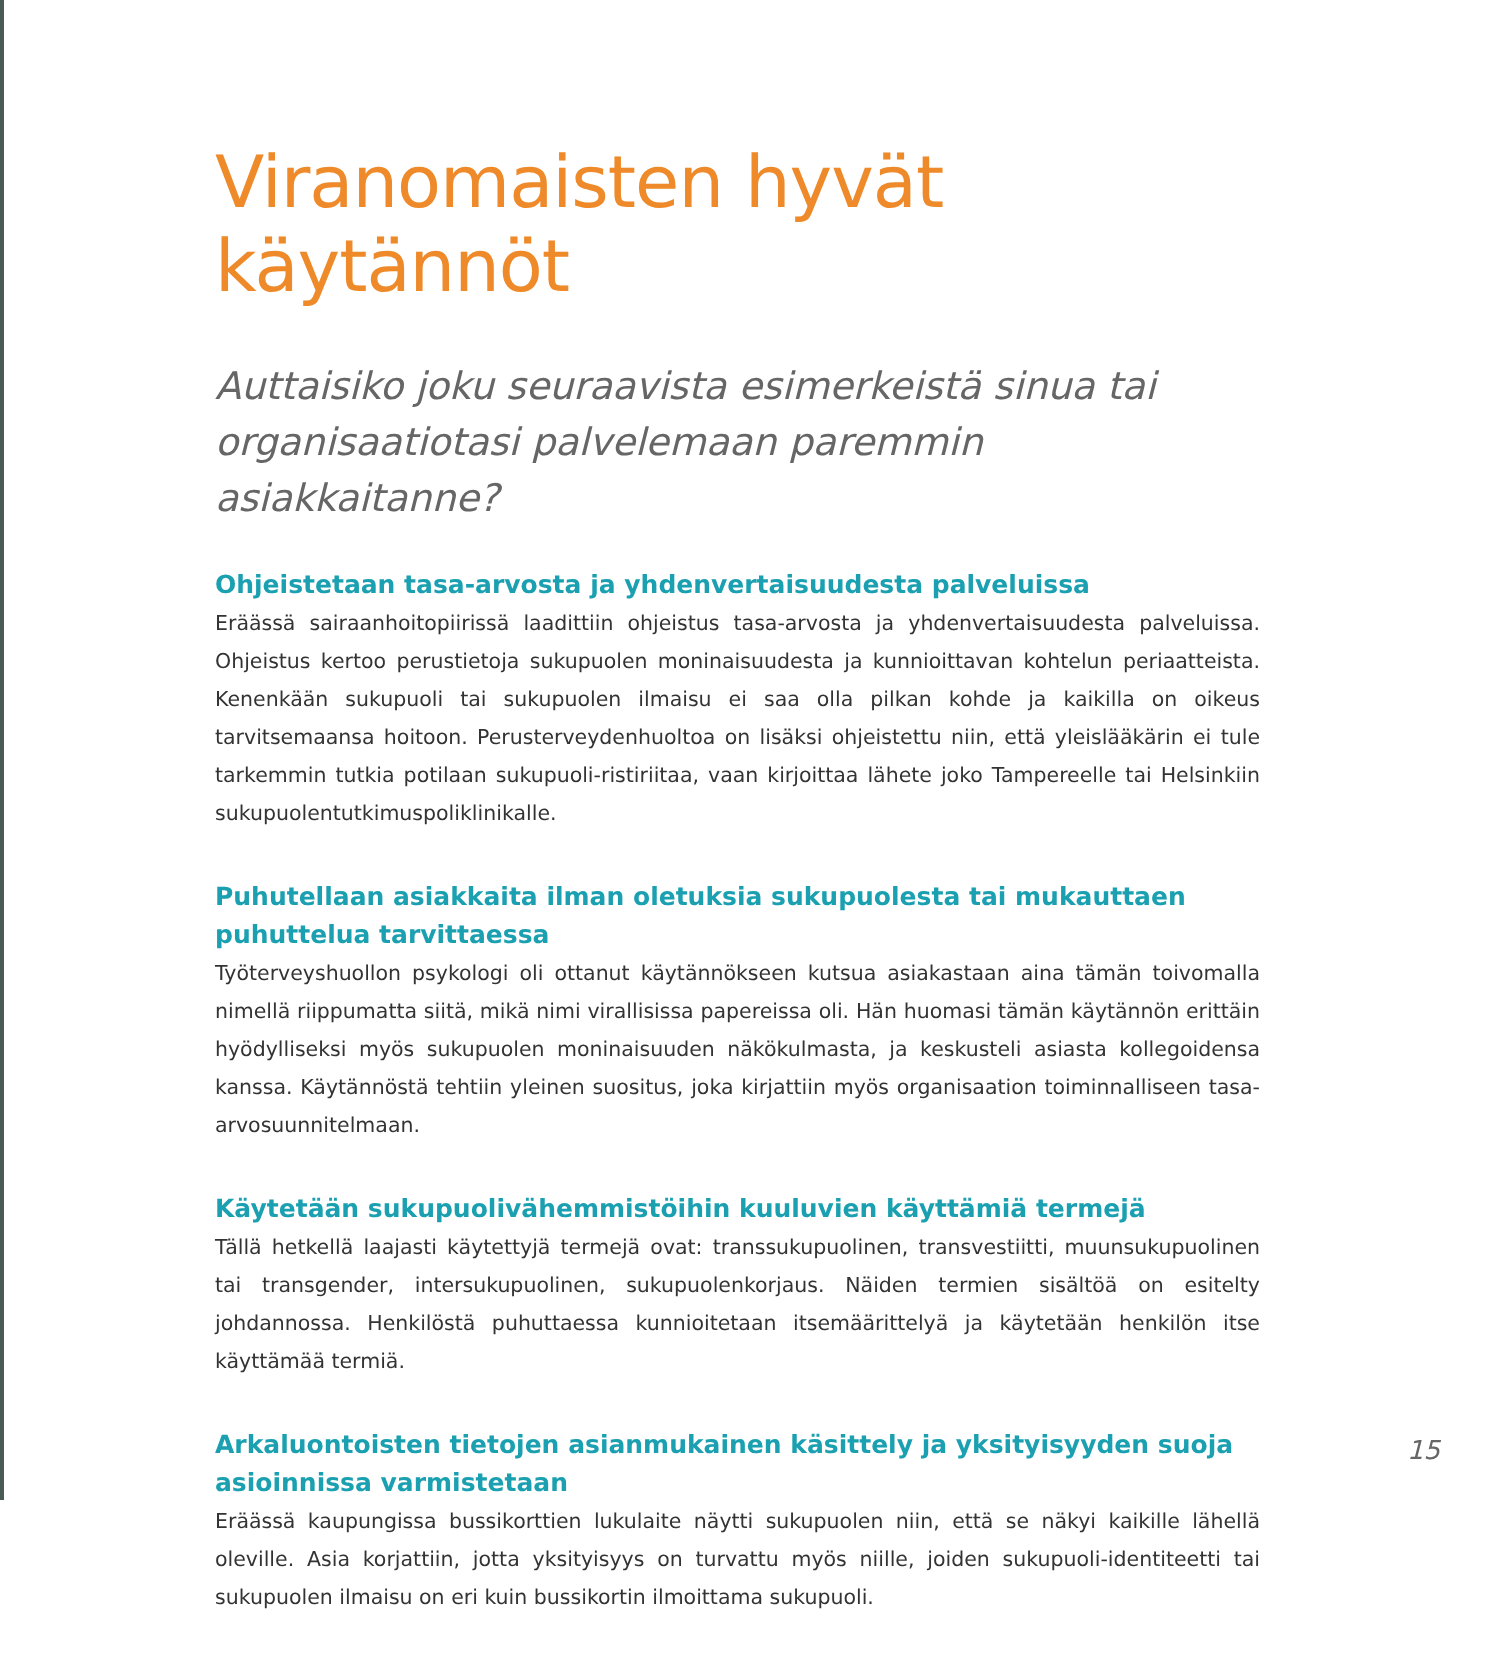Viranomaisten hyvät käytännöt
Auttaisiko joku seuraavista esimerkeistä sinua tai organisaatiotasi palvelemaan paremmin asiakkaitanne?
Ohjeistetaan tasa-arvosta ja yhdenvertaisuudesta palveluissa
Eräässä sairaanhoitopiirissä laadittiin ohjeistus tasa-arvosta ja yhdenvertaisuudesta palveluissa. Ohjeistus kertoo perustietoja sukupuolen moninaisuudesta ja kunnioittavan kohtelun periaatteista. Kenenkään sukupuoli tai sukupuolen ilmaisu ei saa olla pilkan kohde ja kaikilla on oikeus tarvitsemaansa hoitoon. Perusterveydenhuoltoa on lisäksi ohjeistettu niin, että yleislääkärin ei tule tarkemmin tutkia potilaan sukupuoli-ristiriitaa, vaan kirjoittaa lähete joko Tampereelle tai Helsinkiin sukupuolentutkimuspoliklinikalle.
Puhutellaan asiakkaita ilman oletuksia sukupuolesta tai mukauttaen puhuttelua tarvittaessa
Työterveyshuollon psykologi oli ottanut käytännökseen kutsua asiakastaan aina tämän toivomalla nimellä riippumatta siitä, mikä nimi virallisissa papereissa oli. Hän huomasi tämän käytännön erittäin hyödylliseksi myös sukupuolen moninaisuuden näkökulmasta, ja keskusteli asiasta kollegoidensa kanssa. Käytännöstä tehtiin yleinen suositus, joka kirjattiin myös organisaation toiminnalliseen tasa-arvosuunnitelmaan.
Käytetään sukupuolivähemmistöihin kuuluvien käyttämiä termejä
Tällä hetkellä laajasti käytettyjä termejä ovat: transsukupuolinen, transvestiitti, muunsukupuolinen tai transgender, intersukupuolinen, sukupuolenkorjaus. Näiden termien sisältöä on esitelty johdannossa. Henkilöstä puhuttaessa kunnioitetaan itsemäärittelyä ja käytetään henkilön itse käyttämää termiä.
Arkaluontoisten tietojen asianmukainen käsittely ja yksityisyyden suoja asioinnissa varmistetaan
Eräässä kaupungissa bussikorttien lukulaite näytti sukupuolen niin, että se näkyi kaikille lähellä oleville. Asia korjattiin, jotta yksityisyys on turvattu myös niille, joiden sukupuoli-identiteetti tai sukupuolen ilmaisu on eri kuin bussikortin ilmoittama sukupuoli.
15